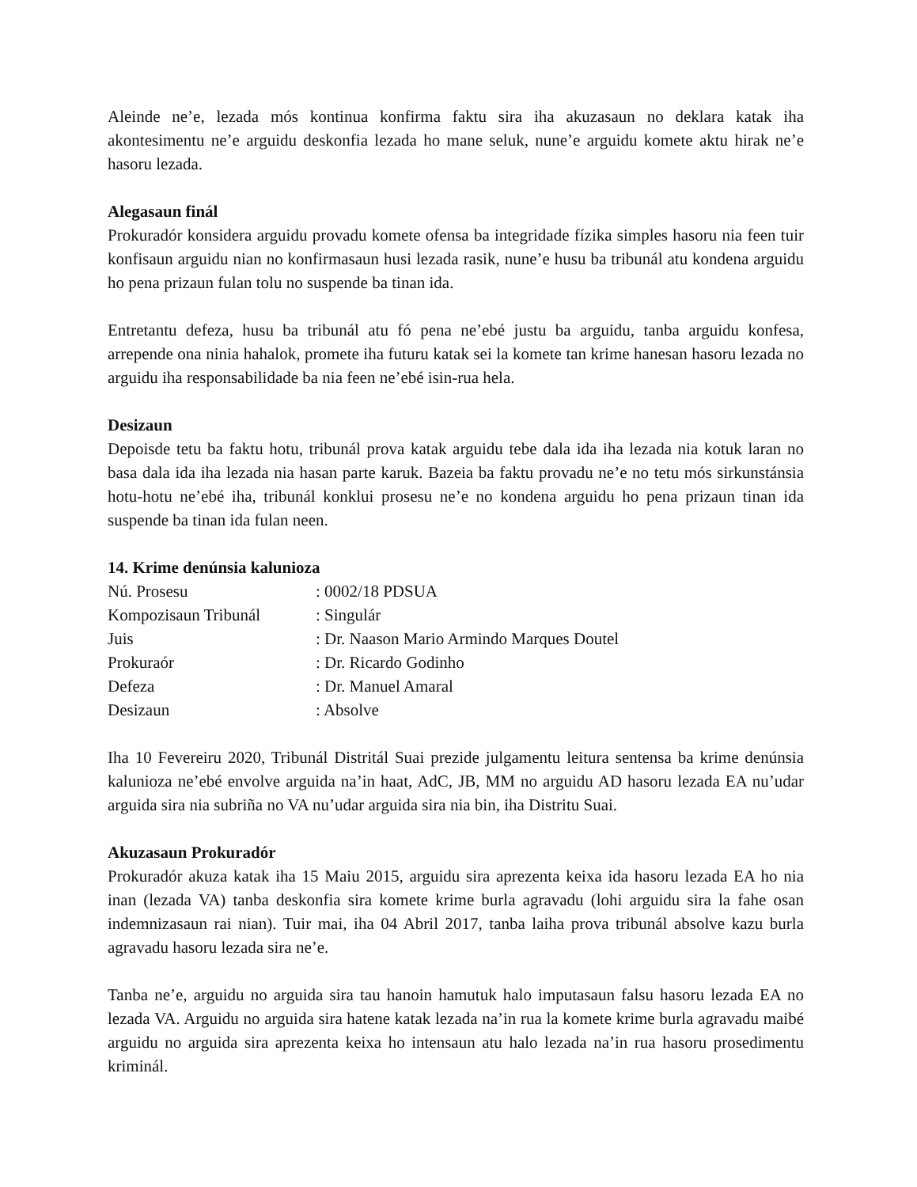Aleinde ne’e, lezada mós kontinua konfirma faktu sira iha akuzasaun no deklara katak iha akontesimentu ne’e arguidu deskonfia lezada ho mane seluk, nune’e arguidu komete aktu hirak ne’e hasoru lezada.
Alegasaun finál
Prokuradór konsidera arguidu provadu komete ofensa ba integridade fízika simples hasoru nia feen tuir konfisaun arguidu nian no konfirmasaun husi lezada rasik, nune’e husu ba tribunál atu kondena arguidu ho pena prizaun fulan tolu no suspende ba tinan ida.
Entretantu defeza, husu ba tribunál atu fó pena ne’ebé justu ba arguidu, tanba arguidu konfesa, arrepende ona ninia hahalok, promete iha futuru katak sei la komete tan krime hanesan hasoru lezada no arguidu iha responsabilidade ba nia feen ne’ebé isin-rua hela.
Desizaun
Depoisde tetu ba faktu hotu, tribunál prova katak arguidu tebe dala ida iha lezada nia kotuk laran no basa dala ida iha lezada nia hasan parte karuk. Bazeia ba faktu provadu ne’e no tetu mós sirkunstánsia hotu-hotu ne’ebé iha, tribunál konklui prosesu ne’e no kondena arguidu ho pena prizaun tinan ida suspende ba tinan ida fulan neen.
14. Krime denúnsia kalunioza
| Nú. Prosesu | : 0002/18 PDSUA |
| Kompozisaun Tribunál | : Singulár |
| Juis | : Dr. Naason Mario Armindo Marques Doutel |
| Prokuraór | : Dr. Ricardo Godinho |
| Defeza | : Dr. Manuel Amaral |
| Desizaun | : Absolve |
Iha 10 Fevereiru 2020, Tribunál Distritál Suai prezide julgamentu leitura sentensa ba krime denúnsia kalunioza ne’ebé envolve arguida na’in haat, AdC, JB, MM no arguidu AD hasoru lezada EA nu’udar arguida sira nia subriña no VA nu’udar arguida sira nia bin, iha Distritu Suai.
Akuzasaun Prokuradór
Prokuradór akuza katak iha 15 Maiu 2015, arguidu sira aprezenta keixa ida hasoru lezada EA ho nia inan (lezada VA) tanba deskonfia sira komete krime burla agravadu (lohi arguidu sira la fahe osan indemnizasaun rai nian). Tuir mai, iha 04 Abril 2017, tanba laiha prova tribunál absolve kazu burla agravadu hasoru lezada sira ne’e.
Tanba ne’e, arguidu no arguida sira tau hanoin hamutuk halo imputasaun falsu hasoru lezada EA no lezada VA. Arguidu no arguida sira hatene katak lezada na’in rua la komete krime burla agravadu maibé arguidu no arguida sira aprezenta keixa ho intensaun atu halo lezada na’in rua hasoru prosedimentu kriminál.